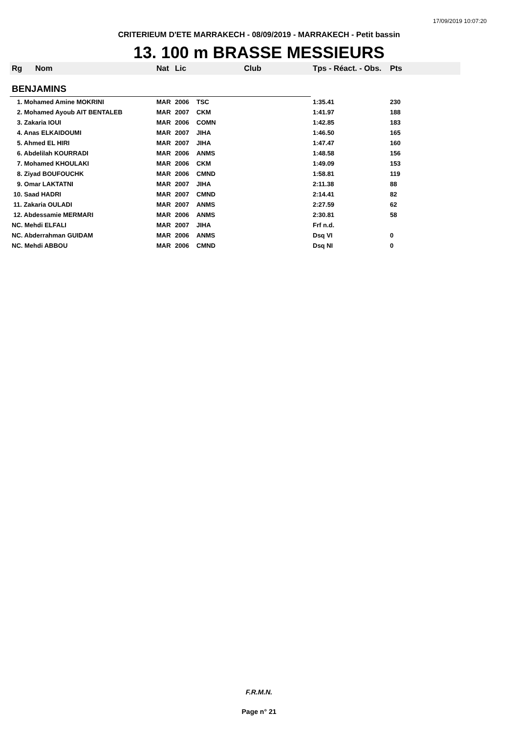17/09/2019 10:07:20
CRITERIEUM D'ETE MARRAKECH - 08/09/2019 - MARRAKECH - Petit bassin
13. 100 m BRASSE MESSIEURS
| Rg | Nom | Nat | Lic | Club | Tps - Réact. - Obs. | Pts |
| --- | --- | --- | --- | --- | --- | --- |
| BENJAMINS | | | | | | |
| 1. Mohamed Amine MOKRINI | | MAR | 2006 | TSC | 1:35.41 | 230 |
| 2. Mohamed Ayoub AIT BENTALEB | | MAR | 2007 | CKM | 1:41.97 | 188 |
| 3. Zakaria IOUI | | MAR | 2006 | COMN | 1:42.85 | 183 |
| 4. Anas ELKAIDOUMI | | MAR | 2007 | JIHA | 1:46.50 | 165 |
| 5. Ahmed EL HIRI | | MAR | 2007 | JIHA | 1:47.47 | 160 |
| 6. Abdelilah KOURRADI | | MAR | 2006 | ANMS | 1:48.58 | 156 |
| 7. Mohamed KHOULAKI | | MAR | 2006 | CKM | 1:49.09 | 153 |
| 8. Ziyad BOUFOUCHK | | MAR | 2006 | CMND | 1:58.81 | 119 |
| 9. Omar LAKTATNI | | MAR | 2007 | JIHA | 2:11.38 | 88 |
| 10. Saad HADRI | | MAR | 2007 | CMND | 2:14.41 | 82 |
| 11. Zakaria OULADI | | MAR | 2007 | ANMS | 2:27.59 | 62 |
| 12. Abdessamie MERMARI | | MAR | 2006 | ANMS | 2:30.81 | 58 |
| NC. Mehdi ELFALI | | MAR | 2007 | JIHA | Frf n.d. | |
| NC. Abderrahman GUIDAM | | MAR | 2006 | ANMS | Dsq VI | 0 |
| NC. Mehdi ABBOU | | MAR | 2006 | CMND | Dsq NI | 0 |
F.R.M.N.
Page n° 21